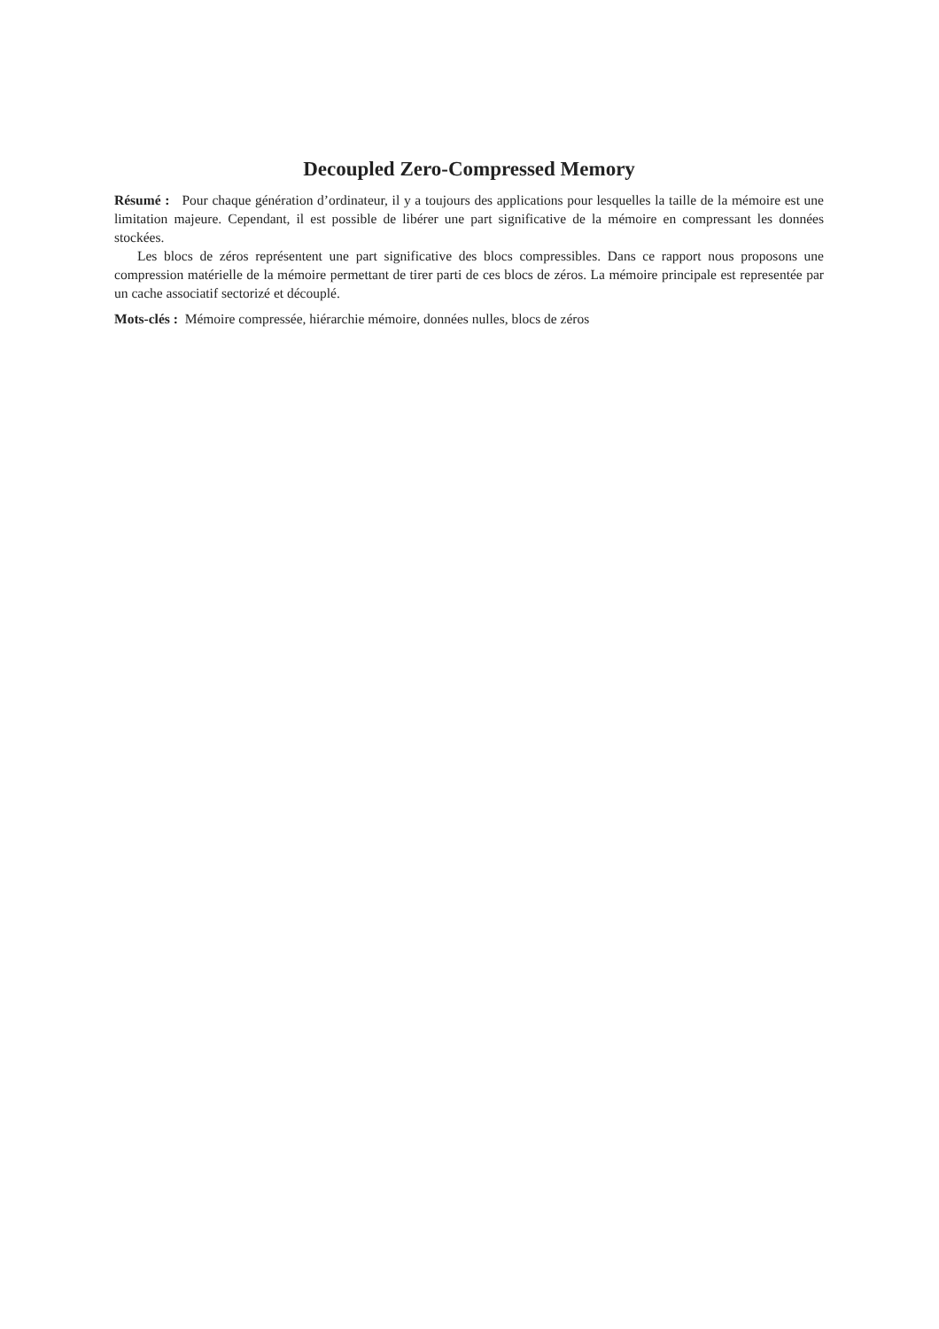Decoupled Zero-Compressed Memory
Résumé : Pour chaque génération d’ordinateur, il y a toujours des applications pour lesquelles la taille de la mémoire est une limitation majeure. Cependant, il est possible de libérer une part significative de la mémoire en compressant les données stockées.
Les blocs de zéros représentent une part significative des blocs compressibles. Dans ce rapport nous proposons une compression matérielle de la mémoire permettant de tirer parti de ces blocs de zéros. La mémoire principale est representée par un cache associatif sectorizé et découplé.
Mots-clés : Mémoire compressée, hiérarchie mémoire, données nulles, blocs de zéros